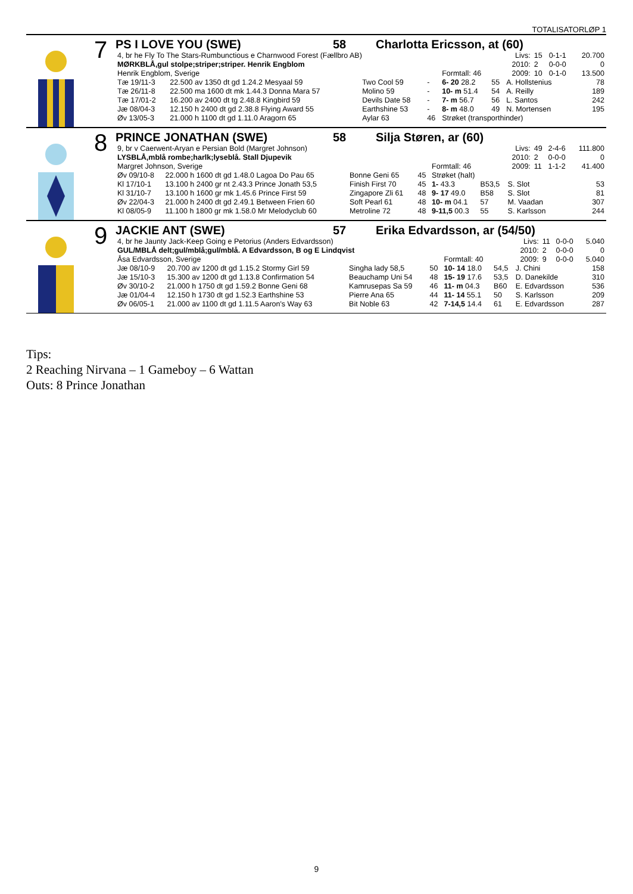TOTALISATORLØP 1
7
PS I LOVE YOU (SWE) 58 Charlotta Ericsson, at (60)
| 4, br he Fly To The Stars-Rumbunctious e Charnwood Forest (Fællbro AB) | | | | | | Livs: | 15 | 0-1-1 | 20.700 |
| MØRKBLÅ,gul stolpe;striper;striper. Henrik Engblom | | | | | | 2010: | 2 | 0-0-0 | 0 |
| Henrik Engblom, Sverige | | | | Formtall: 46 | | 2009: | 10 | 0-1-0 | 13.500 |
| Tæ 19/11-3 | 22.500 av 1350 dt gd 1.24.2 Mesyaal 59 | Two Cool 59 | - | 6- 20 28.2 | 55 | A. Hollstenius | | | 78 |
| Tæ 26/11-8 | 22.500 ma 1600 dt mk 1.44.3 Donna Mara 57 | Molino 59 | - | 10- m 51.4 | 54 | A. Reilly | | | 189 |
| Tæ 17/01-2 | 16.200 av 2400 dt tg 2.48.8 Kingbird 59 | Devils Date 58 | - | 7- m 56.7 | 56 | L. Santos | | | 242 |
| Jæ 08/04-3 | 12.150 h 2400 dt gd 2.38.8 Flying Award 55 | Earthshine 53 | - | 8- m 48.0 | 49 | N. Mortensen | | | 195 |
| Øv 13/05-3 | 21.000 h 1100 dt gd 1.11.0 Aragorn 65 | Aylar 63 | 46 | Strøket (transporthinder) | | | | | |
8
PRINCE JONATHAN (SWE) 58 Silja Støren, ar (60)
| 9, br v Caerwent-Aryan e Persian Bold (Margret Johnson) | | | | | | Livs: | 49 | 2-4-6 | 111.800 |
| LYSBLÅ,mblå rombe;harlk;lyseblå. Stall Djupevik | | | | | | 2010: | 2 | 0-0-0 | 0 |
| Margret Johnson, Sverige | | | | Formtall: 46 | | 2009: | 11 | 1-1-2 | 41.400 |
| Øv 09/10-8 | 22.000 h 1600 dt gd 1.48.0 Lagoa Do Pau 65 | Bonne Geni 65 | 45 | Strøket (halt) | | | | | |
| Kl 17/10-1 | 13.100 h 2400 gr nt 2.43.3 Prince Jonath 53,5 | Finish First 70 | 45 | 1- 43.3 | B53,5 | S. Slot | | | 53 |
| Kl 31/10-7 | 13.100 h 1600 gr mk 1.45.6 Prince First 59 | Zingapore Zli 61 | 48 | 9- 17 49.0 | B58 | S. Slot | | | 81 |
| Øv 22/04-3 | 21.000 h 2400 dt gd 2.49.1 Between Frien 60 | Soft Pearl 61 | 48 | 10- m 04.1 | 57 | M. Vaadan | | | 307 |
| Kl 08/05-9 | 11.100 h 1800 gr mk 1.58.0 Mr Melodyclub 60 | Metroline 72 | 48 | 9-11,5 00.3 | 55 | S. Karlsson | | | 244 |
9
JACKIE ANT (SWE) 57 Erika Edvardsson, ar (54/50)
| 4, br he Jaunty Jack-Keep Going e Petorius (Anders Edvardsson) | | | | | | Livs: | 11 | 0-0-0 | 5.040 |
| GUL/MBLÅ delt;gul/mblå;gul/mblå. A Edvardsson, B og E Lindqvist | | | | | | 2010: | 2 | 0-0-0 | 0 |
| Åsa Edvardsson, Sverige | | | | Formtall: 40 | | 2009: | 9 | 0-0-0 | 5.040 |
| Jæ 08/10-9 | 20.700 av 1200 dt gd 1.15.2 Stormy Girl 59 | Singha lady 58,5 | 50 | 10- 14 18.0 | 54,5 | J. Chini | | | 158 |
| Jæ 15/10-3 | 15.300 av 1200 dt gd 1.13.8 Confirmation 54 | Beauchamp Uni 54 | 48 | 15- 19 17.6 | 53,5 | D. Danekilde | | | 310 |
| Øv 30/10-2 | 21.000 h 1750 dt gd 1.59.2 Bonne Geni 68 | Kamrusepas Sa 59 | 46 | 11- m 04.3 | B60 | E. Edvardsson | | | 536 |
| Jæ 01/04-4 | 12.150 h 1730 dt gd 1.52.3 Earthshine 53 | Pierre Ana 65 | 44 | 11- 14 55.1 | 50 | S. Karlsson | | | 209 |
| Øv 06/05-1 | 21.000 av 1100 dt gd 1.11.5 Aaron's Way 63 | Bit Noble 63 | 42 | 7-14,5 14.4 | 61 | E. Edvardsson | | | 287 |
Tips:
2 Reaching Nirvana – 1 Gameboy – 6 Wattan
Outs: 8 Prince Jonathan
9